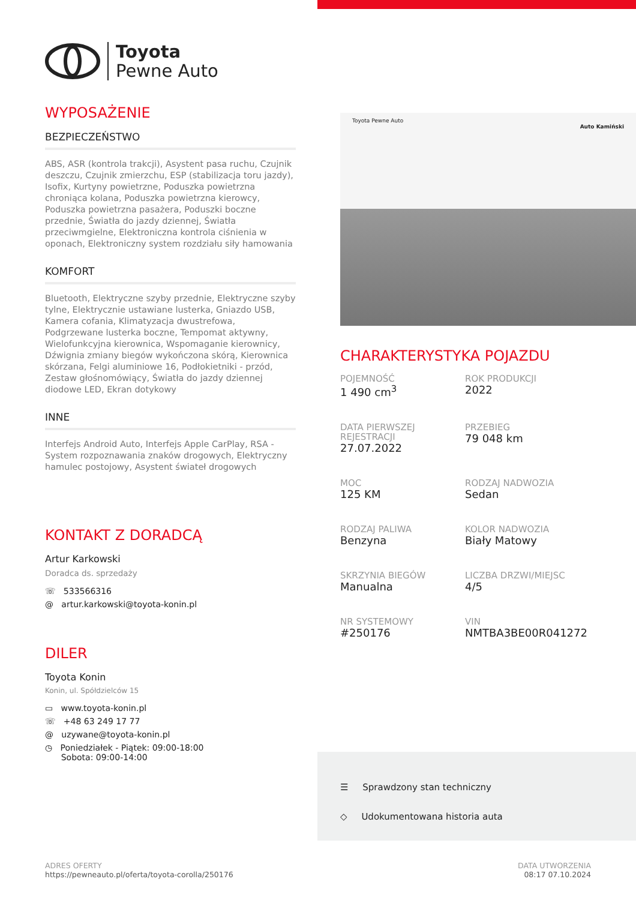Toyota
Pewne Auto
WYPOSAŻENIE
BEZPIECZEŃSTWO
ABS, ASR (kontrola trakcji), Asystent pasa ruchu, Czujnik deszczu, Czujnik zmierzchu, ESP (stabilizacja toru jazdy), Isofix, Kurtyny powietrzne, Poduszka powietrzna chroniąca kolana, Poduszka powietrzna kierowcy, Poduszka powietrzna pasażera, Poduszki boczne przednie, Światła do jazdy dziennej, Światła przeciwmgielne, Elektroniczna kontrola ciśnienia w oponach, Elektroniczny system rozdziału siły hamowania
KOMFORT
Bluetooth, Elektryczne szyby przednie, Elektryczne szyby tylne, Elektrycznie ustawiane lusterka, Gniazdo USB, Kamera cofania, Klimatyzacja dwustrefowa, Podgrzewane lusterka boczne, Tempomat aktywny, Wielofunkcyjna kierownica, Wspomaganie kierownicy, Dźwignia zmiany biegów wykończona skórą, Kierownica skórzana, Felgi aluminiowe 16, Podłokietniki - przód, Zestaw głośnomówiący, Światła do jazdy dziennej diodowe LED, Ekran dotykowy
INNE
Interfejs Android Auto, Interfejs Apple CarPlay, RSA - System rozpoznawania znaków drogowych, Elektryczny hamulec postojowy, Asystent świateł drogowych
KONTAKT Z DORADCĄ
Artur Karkowski
Doradca ds. sprzedaży
☏ 533566316
@ artur.karkowski@toyota-konin.pl
DILER
Toyota Konin
Konin, ul. Spółdzielców 15
▭ www.toyota-konin.pl
☏ +48 63 249 17 77
@ uzywane@toyota-konin.pl
◷ Poniedziałek - Piątek: 09:00-18:00
Sobota: 09:00-14:00
Toyota Pewne Auto
Auto Kamiński
CHARAKTERYSTYKA POJAZDU
POJEMNOŚĆ
1 490 cm<sup>3</sup>
ROK PRODUKCJI
2022
DATA PIERWSZEJ REJESTRACJI
27.07.2022
PRZEBIEG
79 048 km
MOC
125 KM
RODZAJ NADWOZIA
Sedan
RODZAJ PALIWA
Benzyna
KOLOR NADWOZIA
Biały Matowy
SKRZYNIA BIEGÓW
Manualna
LICZBA DRZWI/MIEJSC
4/5
NR SYSTEMOWY
#250176
VIN
NMTBA3BE00R041272
☰ Sprawdzony stan techniczny
◇ Udokumentowana historia auta
ADRES OFERTY
https://pewneauto.pl/oferta/toyota-corolla/250176
DATA UTWORZENIA
08:17 07.10.2024